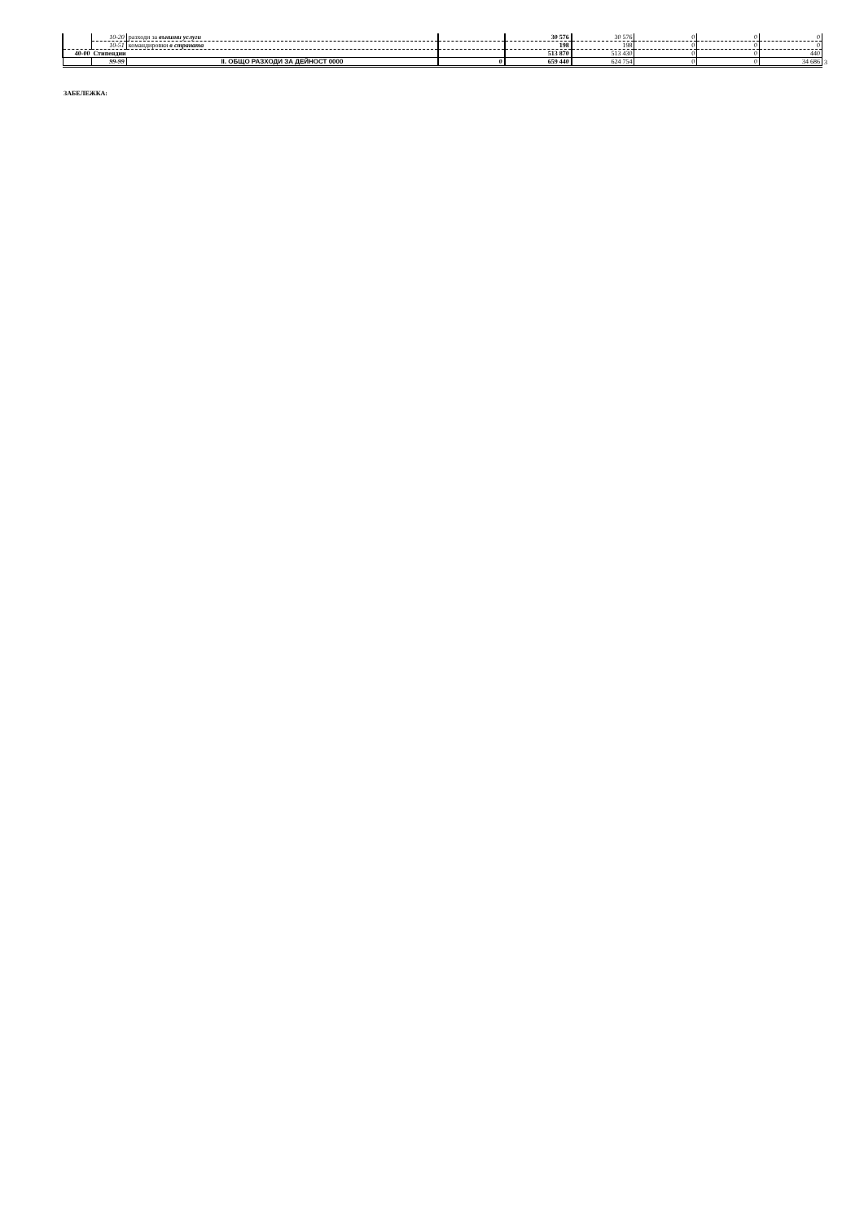| | 10-20 | разходи за външни услуги | | 30 576 | 30 576 | 0 | 0 | 0 | |
| | 10-51 | командировки в страната | | 198 | 198 | 0 | 0 | 0 | |
| 40-00 | Стипендии | | | 513 870 | 513 430 | 0 | 0 | 440 | |
| | 99-99 | II. ОБЩО РАЗХОДИ ЗА ДЕЙНОСТ 0000 | 0 | 659 440 | 624 754 | 0 | 0 | 34 686 | 3 |
ЗАБЕЛЕЖКА: